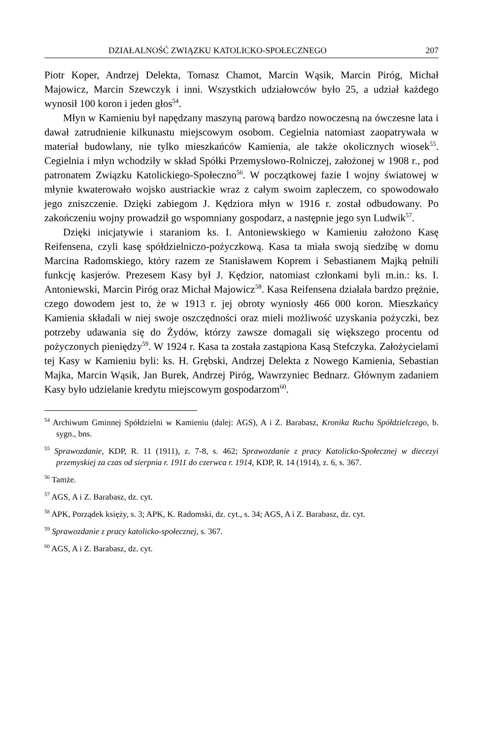DZIAŁALNOŚĆ ZWIĄZKU KATOLICKO-SPOŁECZNEGO 207
Piotr Koper, Andrzej Delekta, Tomasz Chamot, Marcin Wąsik, Marcin Piróg, Michał Majowicz, Marcin Szewczyk i inni. Wszystkich udziałowców było 25, a udział każdego wynosił 100 koron i jeden głos<sup>54</sup>.
Młyn w Kamieniu był napędzany maszyną parową bardzo nowoczesną na ówczesne lata i dawał zatrudnienie kilkunastu miejscowym osobom. Cegielnia natomiast zaopatrywała w materiał budowlany, nie tylko mieszkańców Kamienia, ale także okolicznych wiosek<sup>55</sup>. Cegielnia i młyn wchodziły w skład Spółki Przemysłowo-Rolniczej, założonej w 1908 r., pod patronatem Związku Katolickiego-Społeczno<sup>56</sup>. W początkowej fazie I wojny światowej w młynie kwaterowało wojsko austriackie wraz z całym swoim zapleczem, co spowodowało jego zniszczenie. Dzięki zabiegom J. Kędziora młyn w 1916 r. został odbudowany. Po zakończeniu wojny prowadził go wspomniany gospodarz, a następnie jego syn Ludwik<sup>57</sup>.
Dzięki inicjatywie i staraniom ks. I. Antoniewskiego w Kamieniu założono Kasę Reifensena, czyli kasę spółdzielniczo-pożyczkową. Kasa ta miała swoją siedzibę w domu Marcina Radomskiego, który razem ze Stanisławem Koprem i Sebastianem Majką pełnili funkcję kasjerów. Prezesem Kasy był J. Kędzior, natomiast członkami byli m.in.: ks. I. Antoniewski, Marcin Piróg oraz Michał Majowicz<sup>58</sup>. Kasa Reifensena działała bardzo prężnie, czego dowodem jest to, że w 1913 r. jej obroty wyniosły 466 000 koron. Mieszkańcy Kamienia składali w niej swoje oszczędności oraz mieli możliwość uzyskania pożyczki, bez potrzeby udawania się do Żydów, którzy zawsze domagali się większego procentu od pożyczonych pieniędzy<sup>59</sup>. W 1924 r. Kasa ta została zastąpiona Kasą Stefczyka. Założycielami tej Kasy w Kamieniu byli: ks. H. Grębski, Andrzej Delekta z Nowego Kamienia, Sebastian Majka, Marcin Wąsik, Jan Burek, Andrzej Piróg, Wawrzyniec Bednarz. Głównym zadaniem Kasy było udzielanie kredytu miejscowym gospodarzom<sup>60</sup>.
<sup>54</sup> Archiwum Gminnej Spółdzielni w Kamieniu (dalej: AGS), A i Z. Barabasz, Kronika Ruchu Spółdzielczego, b. sygn., bns.
<sup>55</sup> Sprawozdanie, KDP, R. 11 (1911), z. 7-8, s. 462; Sprawozdanie z pracy Katolicko-Społecznej w diecezyi przemyskiej za czas od sierpnia r. 1911 do czerwca r. 1914, KDP, R. 14 (1914), z. 6, s. 367.
<sup>56</sup> Tamże.
<sup>57</sup> AGS, A i Z. Barabasz, dz. cyt.
<sup>58</sup> APK, Porządek księży, s. 3; APK, K. Radomski, dz. cyt., s. 34; AGS, A i Z. Barabasz, dz. cyt.
<sup>59</sup> Sprawozdanie z pracy katolicko-społecznej, s. 367.
<sup>60</sup> AGS, A i Z. Barabasz, dz. cyt.